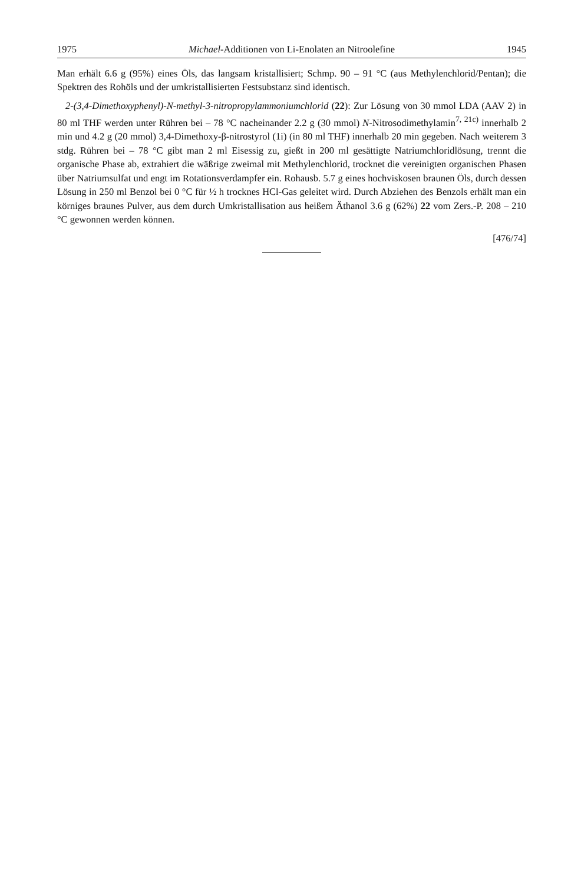1975 Michael-Additionen von Li-Enolaten an Nitroolefine 1945
Man erhält 6.6 g (95%) eines Öls, das langsam kristallisiert; Schmp. 90 – 91 °C (aus Methylenchlorid/Pentan); die Spektren des Rohöls und der umkristallisierten Festsubstanz sind identisch.
2-(3,4-Dimethoxyphenyl)-N-methyl-3-nitropropylammoniumchlorid (22): Zur Lösung von 30 mmol LDA (AAV 2) in 80 ml THF werden unter Rühren bei – 78 °C nacheinander 2.2 g (30 mmol) N-Nitrosodimethylamin<sup>7, 21c)</sup> innerhalb 2 min und 4.2 g (20 mmol) 3,4-Dimethoxy-β-nitrostyrol (1i) (in 80 ml THF) innerhalb 20 min gegeben. Nach weiterem 3 stdg. Rühren bei – 78 °C gibt man 2 ml Eisessig zu, gießt in 200 ml gesättigte Natriumchloridlösung, trennt die organische Phase ab, extrahiert die wäßrige zweimal mit Methylenchlorid, trocknet die vereinigten organischen Phasen über Natriumsulfat und engt im Rotationsverdampfer ein. Rohausb. 5.7 g eines hochviskosen braunen Öls, durch dessen Lösung in 250 ml Benzol bei 0 °C für ½ h trocknes HCl-Gas geleitet wird. Durch Abziehen des Benzols erhält man ein körniges braunes Pulver, aus dem durch Umkristallisation aus heißem Äthanol 3.6 g (62%) 22 vom Zers.-P. 208 – 210 °C gewonnen werden können.
[476/74]